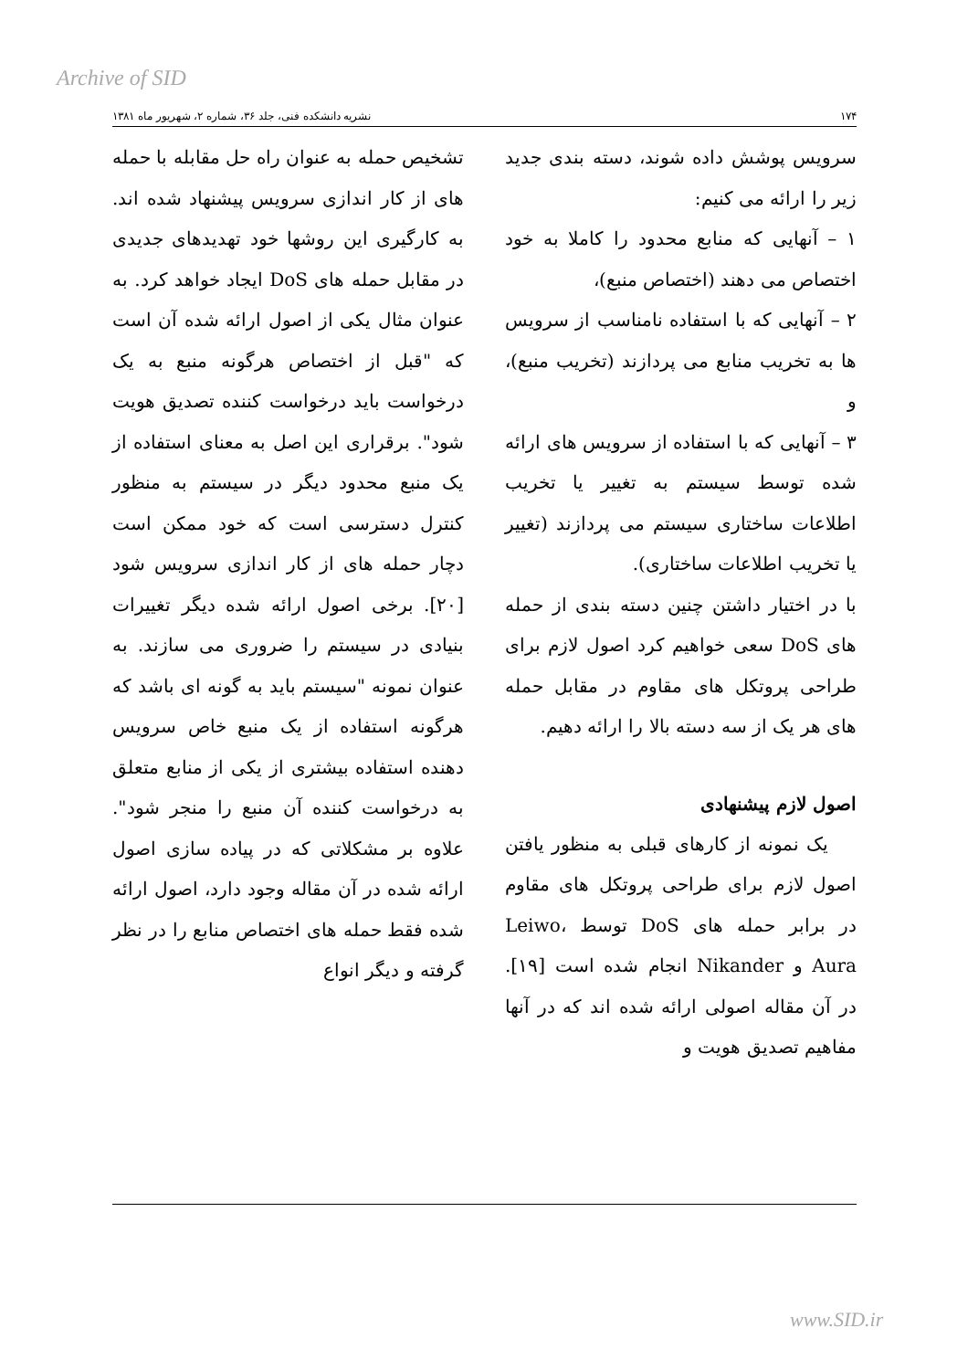Archive of SID
۱۷۴ نشریه دانشکده فنی، جلد ۳۶، شماره ۲، شهریور ماه ۱۳۸۱
سرویس پوشش داده شوند، دسته بندی جدید زیر را ارائه می کنیم:
۱ – آنهایی که منابع محدود را کاملا به خود اختصاص می دهند (اختصاص منبع)،
۲ – آنهایی که با استفاده نامناسب از سرویس ها به تخریب منابع می پردازند (تخریب منبع)، و
۳ – آنهایی که با استفاده از سرویس های ارائه شده توسط سیستم به تغییر یا تخریب اطلاعات ساختاری سیستم می پردازند (تغییر یا تخریب اطلاعات ساختاری).
با در اختیار داشتن چنین دسته بندی از حمله های DoS سعی خواهیم کرد اصول لازم برای طراحی پروتکل های مقاوم در مقابل حمله های هر یک از سه دسته بالا را ارائه دهیم.
اصول لازم پیشنهادی
یک نمونه از کارهای قبلی به منظور یافتن اصول لازم برای طراحی پروتکل های مقاوم در برابر حمله های DoS توسط Leiwo، Aura و Nikander انجام شده است [۱۹]. در آن مقاله اصولی ارائه شده اند که در آنها مفاهیم تصدیق هویت و
تشخیص حمله به عنوان راه حل مقابله با حمله های از کار اندازی سرویس پیشنهاد شده اند. به کارگیری این روشها خود تهدیدهای جدیدی در مقابل حمله های DoS ایجاد خواهد کرد. به عنوان مثال یکی از اصول ارائه شده آن است که "قبل از اختصاص هرگونه منبع به یک درخواست باید درخواست کننده تصدیق هویت شود". برقراری این اصل به معنای استفاده از یک منبع محدود دیگر در سیستم به منظور کنترل دسترسی است که خود ممکن است دچار حمله های از کار اندازی سرویس شود [۲۰]. برخی اصول ارائه شده دیگر تغییرات بنیادی در سیستم را ضروری می سازند. به عنوان نمونه "سیستم باید به گونه ای باشد که هرگونه استفاده از یک منبع خاص سرویس دهنده استفاده بیشتری از یکی از منابع متعلق به درخواست کننده آن منبع را منجر شود". علاوه بر مشکلاتی که در پیاده سازی اصول ارائه شده در آن مقاله وجود دارد، اصول ارائه شده فقط حمله های اختصاص منابع را در نظر گرفته و دیگر انواع
www.SID.ir